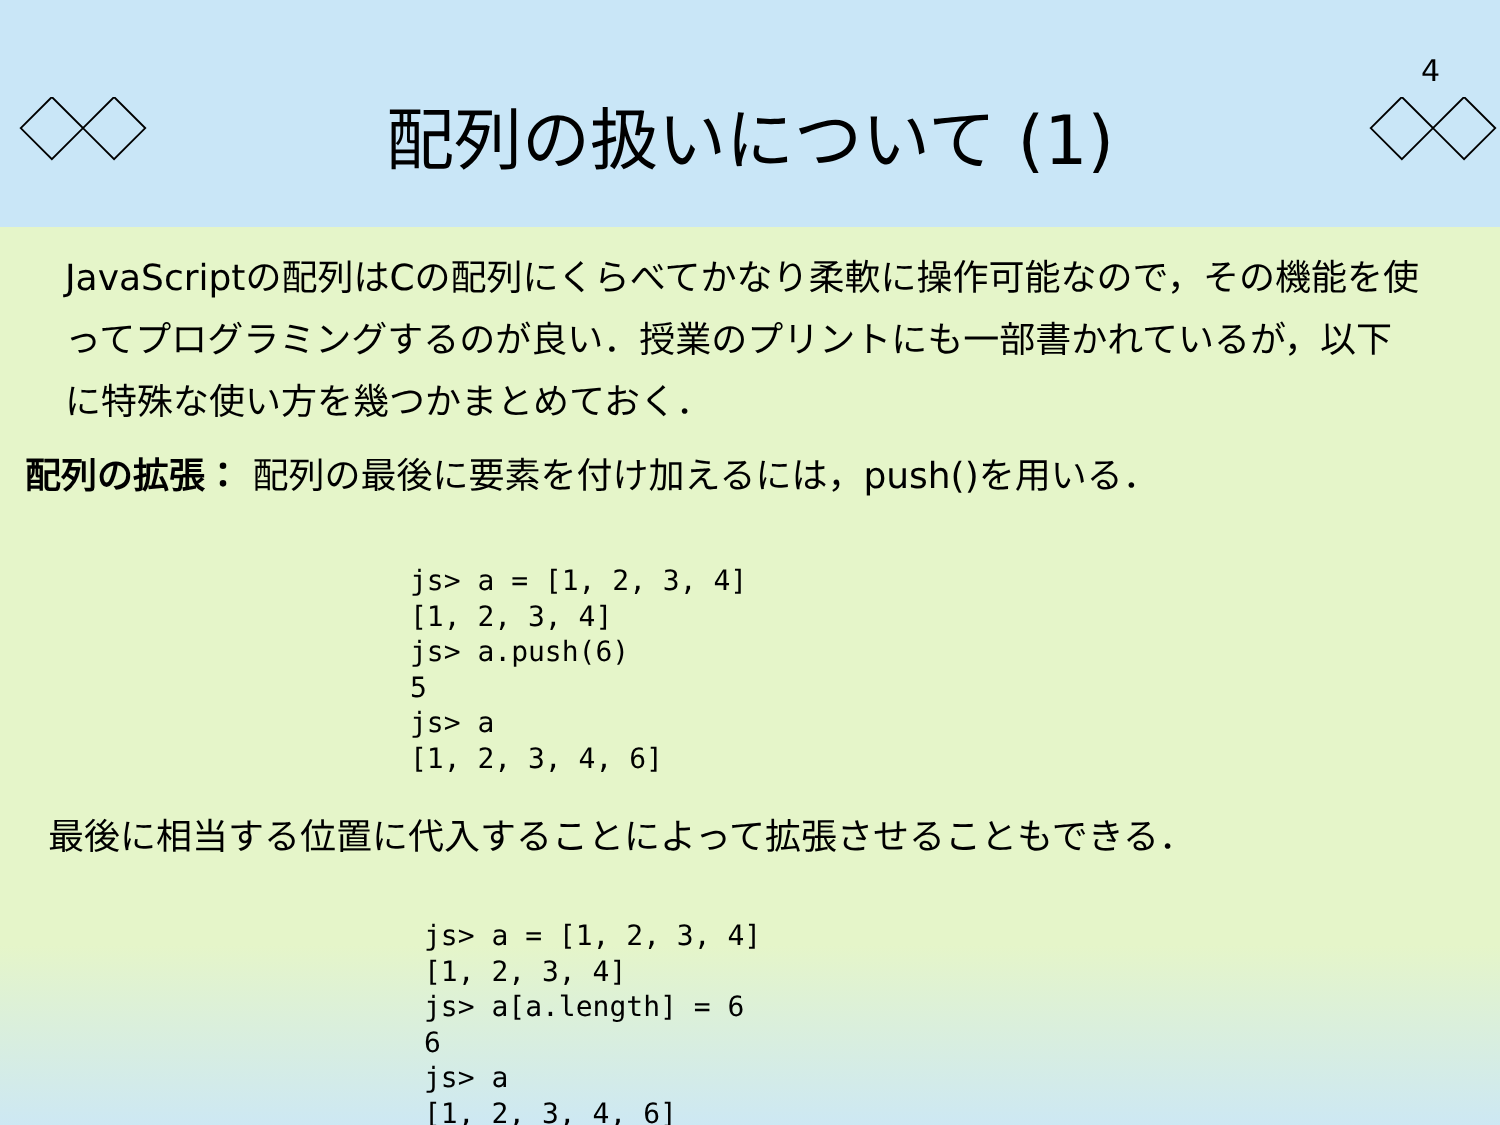4
配列の扱いについて (1)
JavaScriptの配列はCの配列にくらべてかなり柔軟に操作可能なので，その機能を使ってプログラミングするのが良い．授業のプリントにも一部書かれているが，以下に特殊な使い方を幾つかまとめておく．
配列の拡張： 配列の最後に要素を付け加えるには，push()を用いる．
js> a = [1, 2, 3, 4]
[1, 2, 3, 4]
js> a.push(6)
5
js> a
[1, 2, 3, 4, 6]
最後に相当する位置に代入することによって拡張させることもできる．
js> a = [1, 2, 3, 4]
[1, 2, 3, 4]
js> a[a.length] = 6
6
js> a
[1, 2, 3, 4, 6]